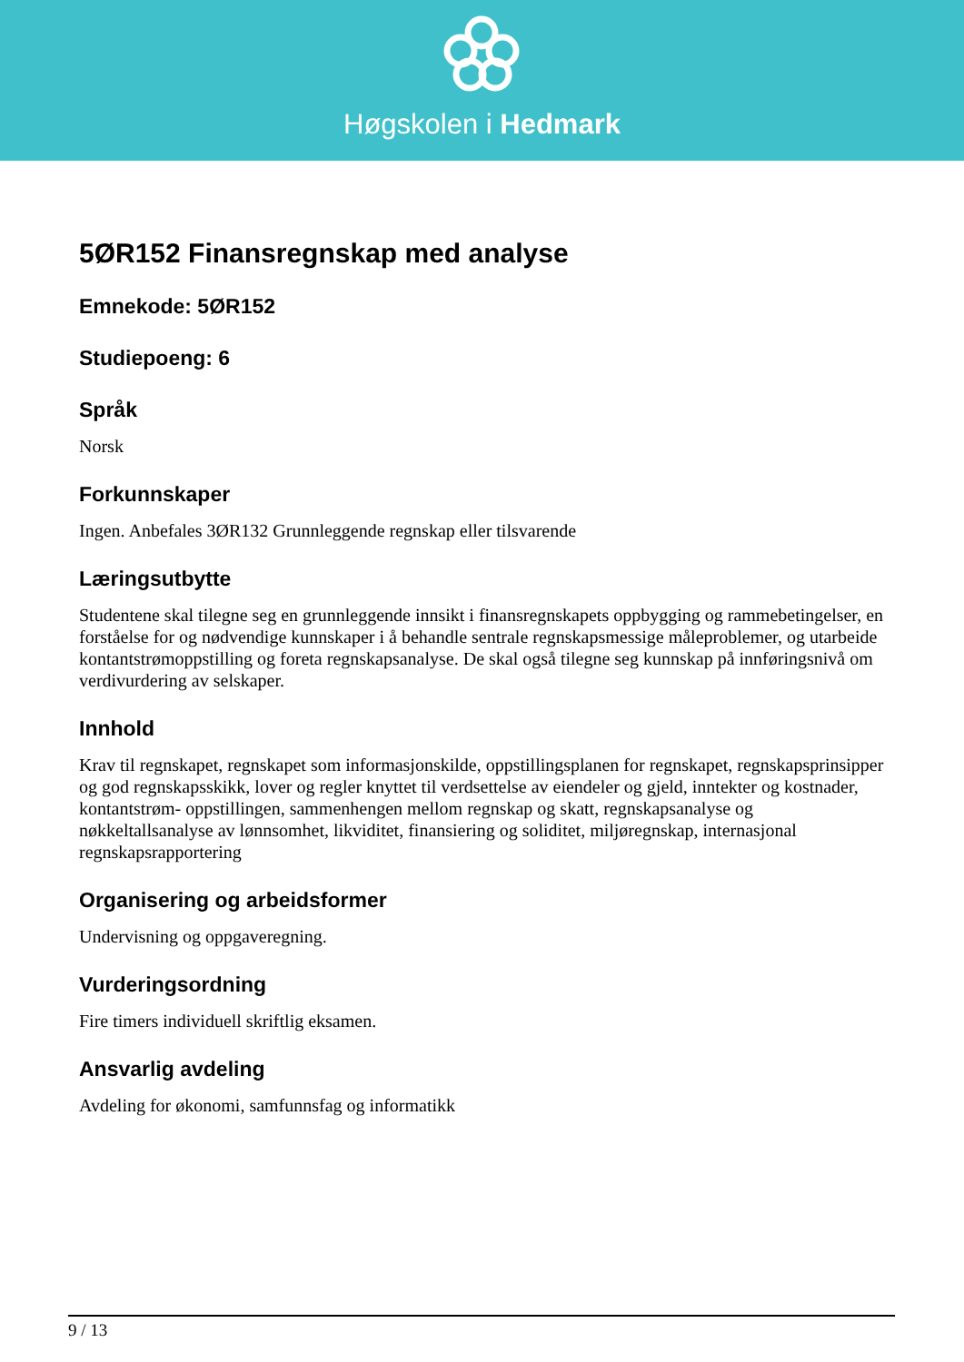Høgskolen i Hedmark
5ØR152 Finansregnskap med analyse
Emnekode: 5ØR152
Studiepoeng: 6
Språk
Norsk
Forkunnskaper
Ingen. Anbefales 3ØR132 Grunnleggende regnskap eller tilsvarende
Læringsutbytte
Studentene skal tilegne seg en grunnleggende innsikt i finansregnskapets oppbygging og rammebetingelser, en forståelse for og nødvendige kunnskaper i å behandle sentrale regnskapsmessige måleproblemer, og utarbeide kontantstrømoppstilling og foreta regnskapsanalyse. De skal også tilegne seg kunnskap på innføringsnivå om verdivurdering av selskaper.
Innhold
Krav til regnskapet, regnskapet som informasjonskilde, oppstillingsplanen for regnskapet, regnskapsprinsipper og god regnskapsskikk, lover og regler knyttet til verdsettelse av eiendeler og gjeld, inntekter og kostnader, kontantstrøm- oppstillingen, sammenhengen mellom regnskap og skatt, regnskapsanalyse og nøkkeltallsanalyse av lønnsomhet, likviditet, finansiering og soliditet, miljøregnskap, internasjonal regnskapsrapportering
Organisering og arbeidsformer
Undervisning og oppgaveregning.
Vurderingsordning
Fire timers individuell skriftlig eksamen.
Ansvarlig avdeling
Avdeling for økonomi, samfunnsfag og informatikk
9 / 13